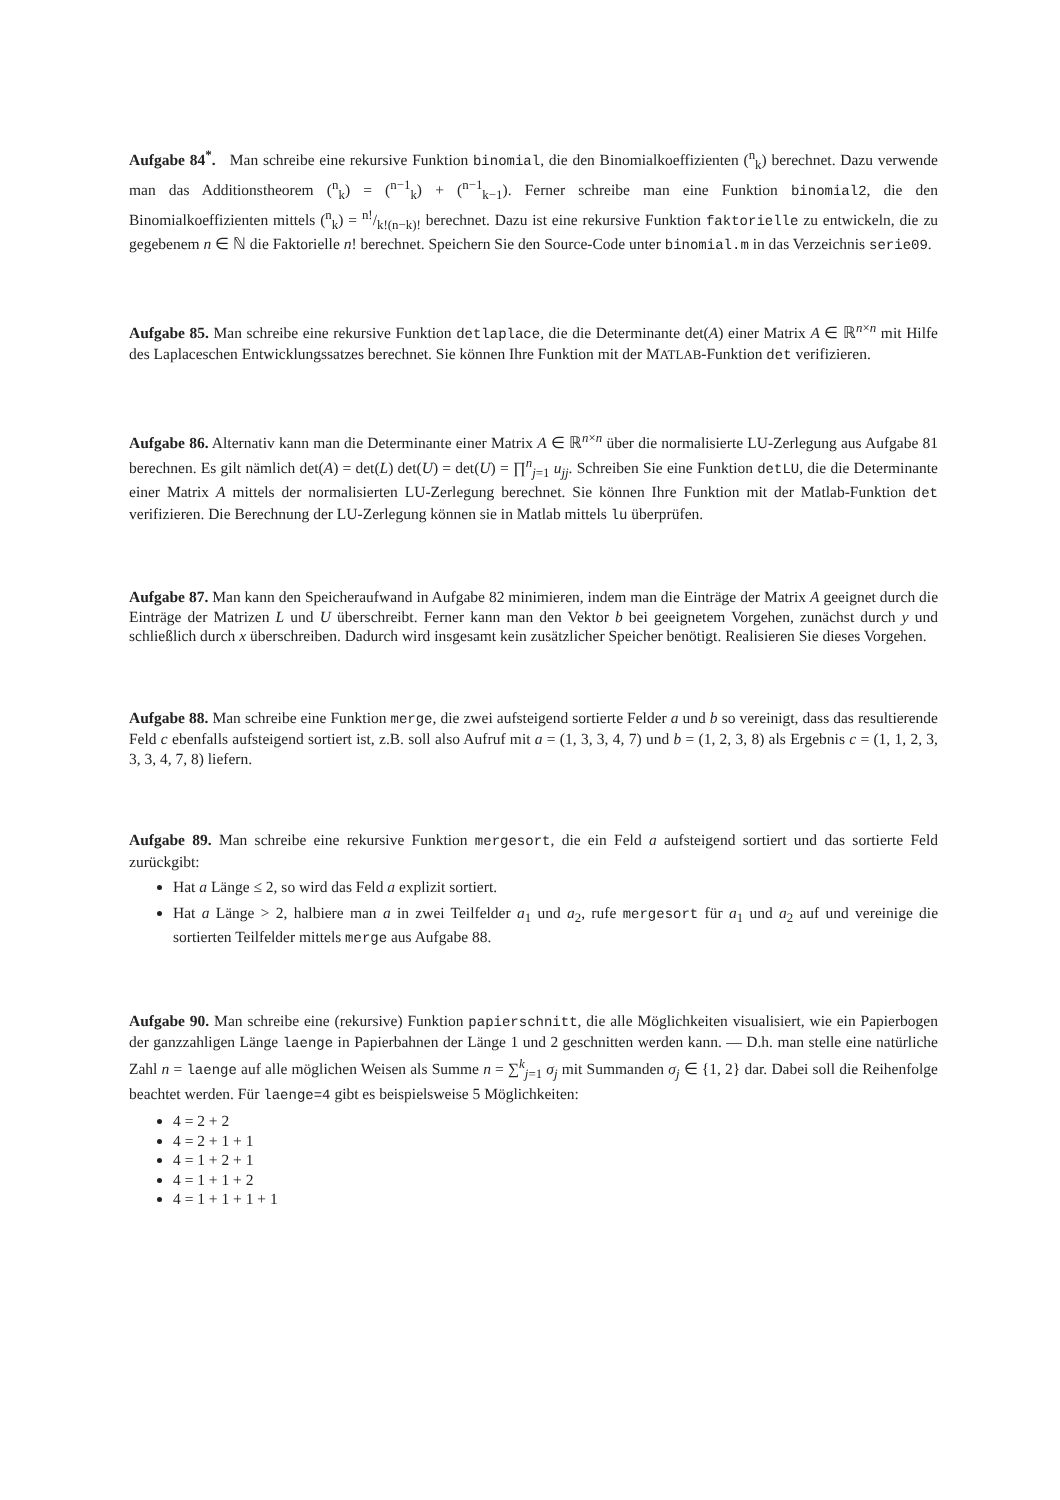Aufgabe 84<sup>*</sup>. Man schreibe eine rekursive Funktion binomial, die den Binomialkoeffizienten (<sup>n</sup><sub>k</sub>) berechnet. Dazu verwende man das Additionstheorem (<sup>n</sup><sub>k</sub>) = (<sup>n−1</sup><sub>k</sub>) + (<sup>n−1</sup><sub>k−1</sub>). Ferner schreibe man eine Funktion binomial2, die den Binomialkoeffizienten mittels (<sup>n</sup><sub>k</sub>) = n!/k!(n−k)! berechnet. Dazu ist eine rekursive Funktion faktorielle zu entwickeln, die zu gegebenem n ∈ ℕ die Faktorielle n! berechnet. Speichern Sie den Source-Code unter binomial.m in das Verzeichnis serie09.
Aufgabe 85. Man schreibe eine rekursive Funktion detlaplace, die die Determinante det(A) einer Matrix A ∈ ℝ<sup>n×n</sup> mit Hilfe des Laplaceschen Entwicklungssatzes berechnet. Sie können Ihre Funktion mit der MATLAB-Funktion det verifizieren.
Aufgabe 86. Alternativ kann man die Determinante einer Matrix A ∈ ℝ<sup>n×n</sup> über die normalisierte LU-Zerlegung aus Aufgabe 81 berechnen. Es gilt nämlich det(A) = det(L) det(U) = det(U) = ∏<sup>n</sup><sub>j=1</sub> u<sub>jj</sub>. Schreiben Sie eine Funktion detLU, die die Determinante einer Matrix A mittels der normalisierten LU-Zerlegung berechnet. Sie können Ihre Funktion mit der Matlab-Funktion det verifizieren. Die Berechnung der LU-Zerlegung können sie in Matlab mittels lu überprüfen.
Aufgabe 87. Man kann den Speicheraufwand in Aufgabe 82 minimieren, indem man die Einträge der Matrix A geeignet durch die Einträge der Matrizen L und U überschreibt. Ferner kann man den Vektor b bei geeignetem Vorgehen, zunächst durch y und schließlich durch x überschreiben. Dadurch wird insgesamt kein zusätzlicher Speicher benötigt. Realisieren Sie dieses Vorgehen.
Aufgabe 88. Man schreibe eine Funktion merge, die zwei aufsteigend sortierte Felder a und b so vereinigt, dass das resultierende Feld c ebenfalls aufsteigend sortiert ist, z.B. soll also Aufruf mit a = (1, 3, 3, 4, 7) und b = (1, 2, 3, 8) als Ergebnis c = (1, 1, 2, 3, 3, 3, 4, 7, 8) liefern.
Aufgabe 89. Man schreibe eine rekursive Funktion mergesort, die ein Feld a aufsteigend sortiert und das sortierte Feld zurückgibt:
Hat a Länge ≤ 2, so wird das Feld a explizit sortiert.
Hat a Länge > 2, halbiere man a in zwei Teilfelder a<sub>1</sub> und a<sub>2</sub>, rufe mergesort für a<sub>1</sub> und a<sub>2</sub> auf und vereinige die sortierten Teilfelder mittels merge aus Aufgabe 88.
Aufgabe 90. Man schreibe eine (rekursive) Funktion papierschnitt, die alle Möglichkeiten visualisiert, wie ein Papierbogen der ganzzahligen Länge laenge in Papierbahnen der Länge 1 und 2 geschnitten werden kann. — D.h. man stelle eine natürliche Zahl n = laenge auf alle möglichen Weisen als Summe n = ∑<sup>k</sup><sub>j=1</sub> σ<sub>j</sub> mit Summanden σ<sub>j</sub> ∈ {1, 2} dar. Dabei soll die Reihenfolge beachtet werden. Für laenge=4 gibt es beispielsweise 5 Möglichkeiten:
4 = 2 + 2
4 = 2 + 1 + 1
4 = 1 + 2 + 1
4 = 1 + 1 + 2
4 = 1 + 1 + 1 + 1